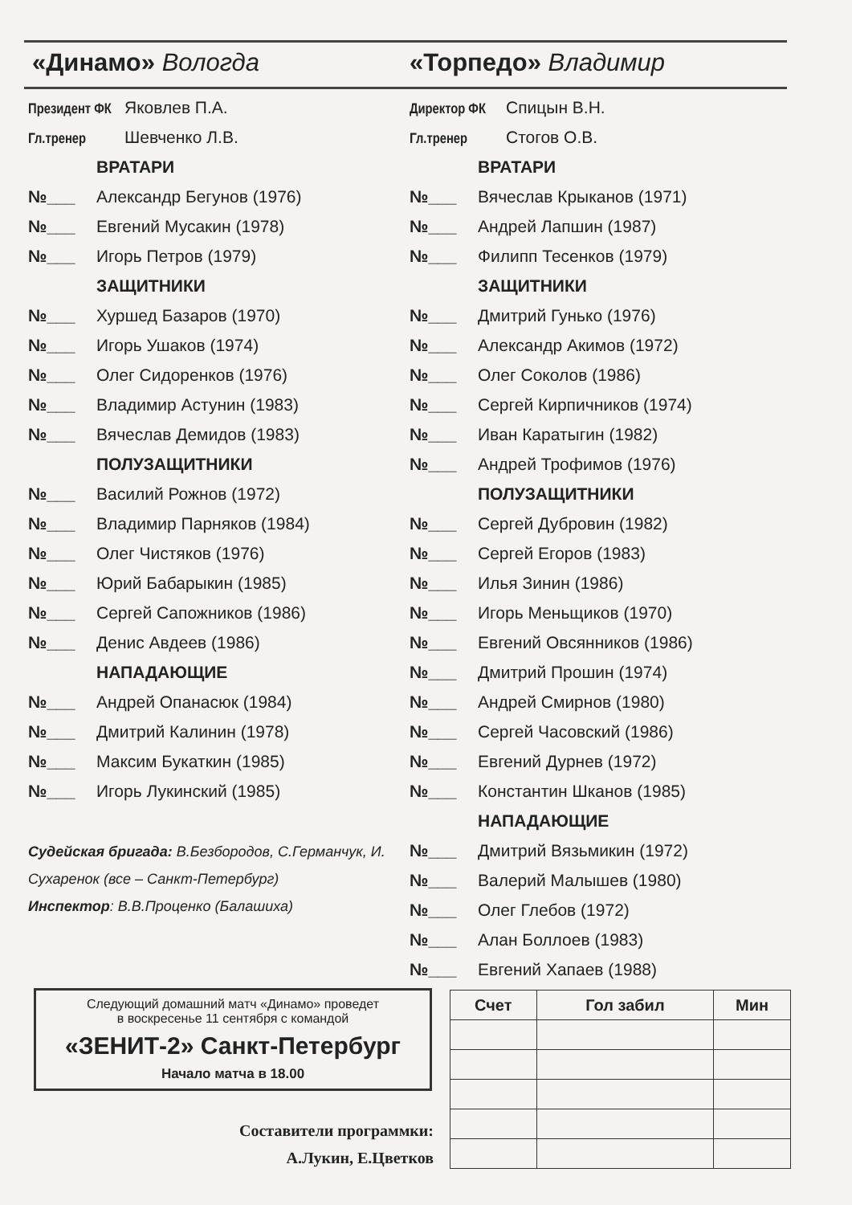«Динамо» Вологда «Торпедо» Владимир
Президент ФК Яковлев П.А.
Гл.тренер Шевченко Л.В.
ВРАТАРИ
№___ Александр Бегунов (1976)
№___ Евгений Мусакин (1978)
№___ Игорь Петров (1979)
ЗАЩИТНИКИ
№___ Хуршед Базаров (1970)
№___ Игорь Ушаков (1974)
№___ Олег Сидоренков (1976)
№___ Владимир Астунин (1983)
№___ Вячеслав Демидов (1983)
ПОЛУЗАЩИТНИКИ
№___ Василий Рожнов (1972)
№___ Владимир Парняков (1984)
№___ Олег Чистяков (1976)
№___ Юрий Бабарыкин (1985)
№___ Сергей Сапожников (1986)
№___ Денис Авдеев (1986)
НАПАДАЮЩИЕ
№___ Андрей Опанасюк (1984)
№___ Дмитрий Калинин (1978)
№___ Максим Букаткин (1985)
№___ Игорь Лукинский (1985)
Судейская бригада: В.Безбородов, С.Германчук, И. Сухаренок (все – Санкт-Петербург)
Инспектор: В.В.Проценко (Балашиха)
Директор ФК Спицын В.Н.
Гл.тренер Стогов О.В.
ВРАТАРИ
№___ Вячеслав Крыканов (1971)
№___ Андрей Лапшин (1987)
№___ Филипп Тесенков (1979)
ЗАЩИТНИКИ
№___ Дмитрий Гунько (1976)
№___ Александр Акимов (1972)
№___ Олег Соколов (1986)
№___ Сергей Кирпичников (1974)
№___ Иван Каратыгин (1982)
№___ Андрей Трофимов (1976)
ПОЛУЗАЩИТНИКИ
№___ Сергей Дубровин (1982)
№___ Сергей Егоров (1983)
№___ Илья Зинин (1986)
№___ Игорь Меньщиков (1970)
№___ Евгений Овсянников (1986)
№___ Дмитрий Прошин (1974)
№___ Андрей Смирнов (1980)
№___ Сергей Часовский (1986)
№___ Евгений Дурнев (1972)
№___ Константин Шканов (1985)
НАПАДАЮЩИЕ
№___ Дмитрий Вязьмикин (1972)
№___ Валерий Малышев (1980)
№___ Олег Глебов (1972)
№___ Алан Боллоев (1983)
№___ Евгений Хапаев (1988)
Следующий домашний матч «Динамо» проведет
в воскресенье 11 сентября с командой
«ЗЕНИТ-2» Санкт-Петербург
Начало матча в 18.00
Составители программки:
А.Лукин, Е.Цветков
| Счет | Гол забил | Мин |
| --- | --- | --- |